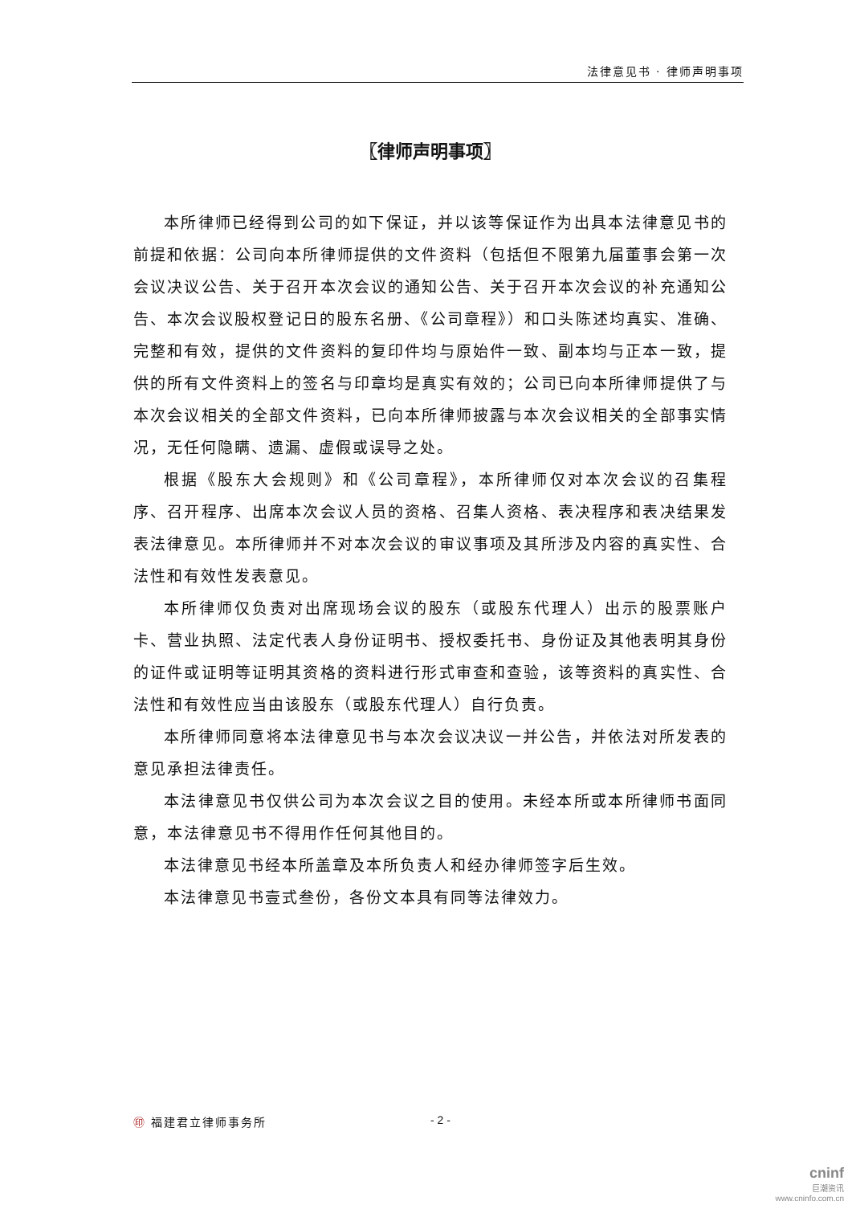法律意见书 · 律师声明事项
〖律师声明事项〗
本所律师已经得到公司的如下保证，并以该等保证作为出具本法律意见书的前提和依据：公司向本所律师提供的文件资料（包括但不限第九届董事会第一次会议决议公告、关于召开本次会议的通知公告、关于召开本次会议的补充通知公告、本次会议股权登记日的股东名册、《公司章程》）和口头陈述均真实、准确、完整和有效，提供的文件资料的复印件均与原始件一致、副本均与正本一致，提供的所有文件资料上的签名与印章均是真实有效的；公司已向本所律师提供了与本次会议相关的全部文件资料，已向本所律师披露与本次会议相关的全部事实情况，无任何隐瞒、遗漏、虚假或误导之处。
根据《股东大会规则》和《公司章程》，本所律师仅对本次会议的召集程序、召开程序、出席本次会议人员的资格、召集人资格、表决程序和表决结果发表法律意见。本所律师并不对本次会议的审议事项及其所涉及内容的真实性、合法性和有效性发表意见。
本所律师仅负责对出席现场会议的股东（或股东代理人）出示的股票账户卡、营业执照、法定代表人身份证明书、授权委托书、身份证及其他表明其身份的证件或证明等证明其资格的资料进行形式审查和查验，该等资料的真实性、合法性和有效性应当由该股东（或股东代理人）自行负责。
本所律师同意将本法律意见书与本次会议决议一并公告，并依法对所发表的意见承担法律责任。
本法律意见书仅供公司为本次会议之目的使用。未经本所或本所律师书面同意，本法律意见书不得用作任何其他目的。
本法律意见书经本所盖章及本所负责人和经办律师签字后生效。
本法律意见书壹式叁份，各份文本具有同等法律效力。
㊞ 福建君立律师事务所 - 2 -
cninf
巨潮资讯
www.cninfo.com.cn